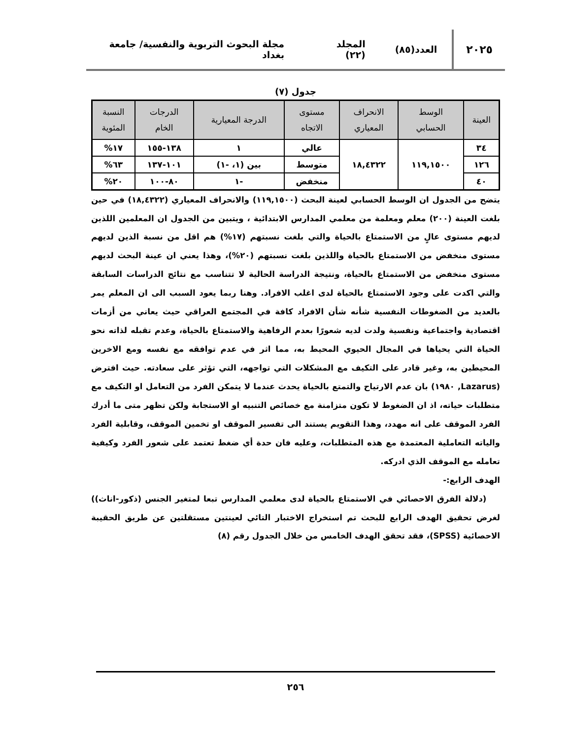٢٠٢٥
العدد(٨٥) المجلد (٢٢) مجلة البحوث التربوية والنفسية/ جامعة بغداد
جدول (٧)
| العينة | الوسط الحسابي | الانحراف المعياري | مستوى الاتجاه | الدرجة المعيارية | الدرجات الخام | النسبة المئوية |
| --- | --- | --- | --- | --- | --- | --- |
| ٣٤ | ١١٩,١٥٠٠ | ١٨,٤٣٢٢ | عالي | ١ | ١٣٨-١٥٥ | ١٧% |
| ١٢٦ | | | متوسط | بين (١، -١) | ١٠١-١٣٧ | ٦٣% |
| ٤٠ | | | منخفض | -١ | ٨٠-١٠٠ | ٢٠% |
يتضح من الجدول ان الوسط الحسابي لعينة البحث (١١٩,١٥٠٠) والانحراف المعياري (١٨,٤٣٢٢) في حين بلغت العينة (٢٠٠) معلم ومعلمة من معلمي المدارس الابتدائية ، ويتبين من الجدول ان المعلمين اللذين لديهم مستوى عالٍ من الاستمتاع بالحياة والتي بلغت نسبتهم (١٧%) هم اقل من نسبة الذين لديهم مستوى منخفض من الاستمتاع بالحياة واللذين بلغت نسبتهم (٢٠%)، وهذا يعني ان عينة البحث لديهم مستوى منخفض من الاستمتاع بالحياة، ونتيجة الدراسة الحالية لا تتناسب مع نتائج الدراسات السابقة والتي اكدت على وجود الاستمتاع بالحياة لدى اغلب الافراد. وهنا ربما يعود السبب الى ان المعلم يمر بالعديد من الضغوطات النفسية شأنه شأن الافراد كافة في المجتمع العراقي حيث يعاني من أزمات اقتصادية واجتماعية ونفسية ولدت لديه شعورًا بعدم الرفاهية والاستمتاع بالحياة، وعدم تقبله لذاته نحو الحياة التي يحياها في المجال الحيوي المحيط به، مما اثر في عدم توافقه مع نفسه ومع الاخرين المحيطين به، وغير قادر على التكيف مع المشكلات التي تواجهه، التي تؤثر على سعادته. حيث افترض (Lazarus, ١٩٨٠) بان عدم الارتياح والتمتع بالحياة يحدث عندما لا يتمكن الفرد من التعامل او التكيف مع متطلبات حياته، اذ ان الضغوط لا تكون متزامنة مع خصائص التنبيه او الاستجابة ولكن تظهر متى ما أدرك الفرد الموقف على انه مهدد، وهذا التقويم يستند الى تفسير الموقف او تخمين الموقف، وقابلية الفرد والياته التعاملية المعتمدة مع هذه المتطلبات، وعليه فان حدة أي ضغط تعتمد على شعور الفرد وكيفية تعامله مع الموقف الذي ادركه.
الهدف الرابع:-
(دلالة الفرق الاحصائي في الاستمتاع بالحياة لدى معلمي المدارس تبعا لمتغير الجنس (ذكور-اناث)) لغرض تحقيق الهدف الرابع للبحث تم استخراج الاختبار التائي لعينتين مستقلتين عن طريق الحقيبة الاحصائية (SPSS)، فقد تحقق الهدف الخامس من خلال الجدول رقم (٨)
٢٥٦